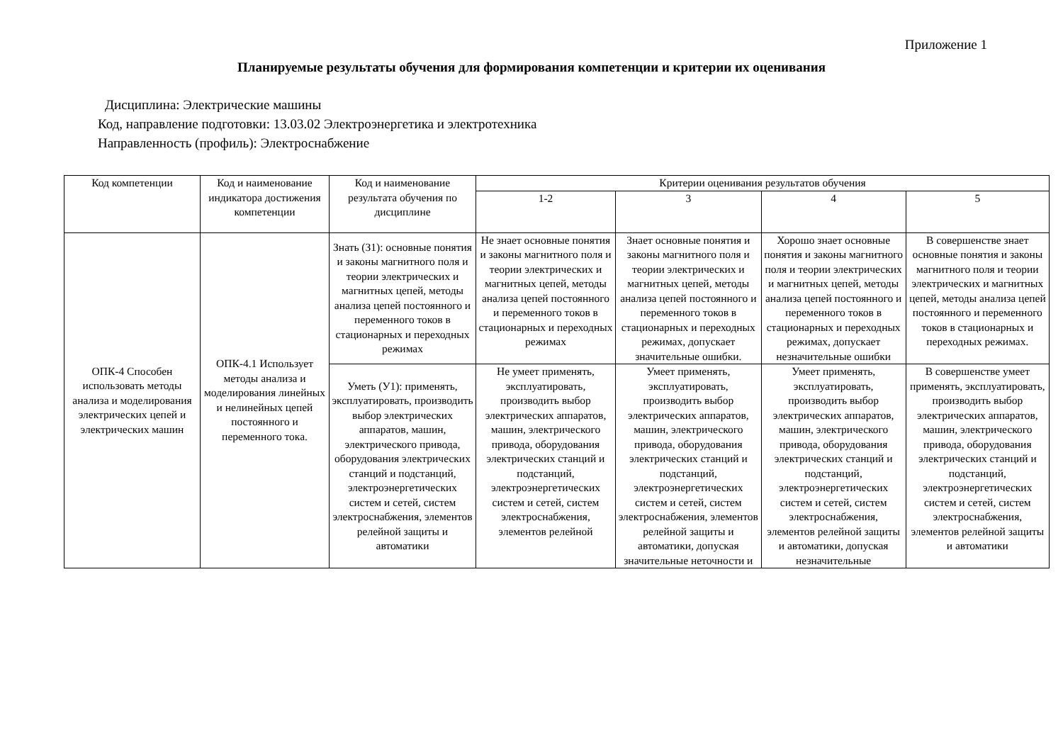Приложение 1
Планируемые результаты обучения для формирования компетенции и критерии их оценивания
Дисциплина: Электрические машины
Код, направление подготовки: 13.03.02 Электроэнергетика и электротехника
Направленность (профиль): Электроснабжение
| Код компетенции | Код и наименование индикатора достижения компетенции | Код и наименование результата обучения по дисциплине | Критерии оценивания результатов обучения | | | |
| --- | --- | --- | --- | --- | --- | --- |
| | | | 1-2 | 3 | 4 | 5 |
| ОПК-4 Способен использовать методы анализа и моделирования электрических цепей и электрических машин | ОПК-4.1 Использует методы анализа и моделирования линейных и нелинейных цепей постоянного и переменного тока. | Знать (З1): основные понятия и законы магнитного поля и теории электрических и магнитных цепей, методы анализа цепей постоянного и переменного токов в стационарных и переходных режимах | Не знает основные понятия и законы магнитного поля и теории электрических и магнитных цепей, методы анализа цепей постоянного и переменного токов в стационарных и переходных режимах | Знает основные понятия и законы магнитного поля и теории электрических и магнитных цепей, методы анализа цепей постоянного и переменного токов в стационарных и переходных режимах, допускает значительные ошибки. | Хорошо знает основные понятия и законы магнитного поля и теории электрических и магнитных цепей, методы анализа цепей постоянного и переменного токов в стационарных и переходных режимах, допускает незначительные ошибки | В совершенстве знает основные понятия и законы магнитного поля и теории электрических и магнитных цепей, методы анализа цепей постоянного и переменного токов в стационарных и переходных режимах. |
| | | Уметь (У1): применять, эксплуатировать, производить выбор электрических аппаратов, машин, электрического привода, оборудования электрических станций и подстанций, электроэнергетических систем и сетей, систем электроснабжения, элементов релейной защиты и автоматики | Не умеет применять, эксплуатировать, производить выбор электрических аппаратов, машин, электрического привода, оборудования электрических станций и подстанций, электроэнергетических систем и сетей, систем электроснабжения, элементов релейной | Умеет применять, эксплуатировать, производить выбор электрических аппаратов, машин, электрического привода, оборудования электрических станций и подстанций, электроэнергетических систем и сетей, систем электроснабжения, элементов релейной защиты и автоматики, допуская значительные неточности и | Умеет применять, эксплуатировать, производить выбор электрических аппаратов, машин, электрического привода, оборудования электрических станций и подстанций, электроэнергетических систем и сетей, систем электроснабжения, элементов релейной защиты и автоматики, допуская незначительные | В совершенстве умеет применять, эксплуатировать, производить выбор электрических аппаратов, машин, электрического привода, оборудования электрических станций и подстанций, электроэнергетических систем и сетей, систем электроснабжения, элементов релейной защиты и автоматики |